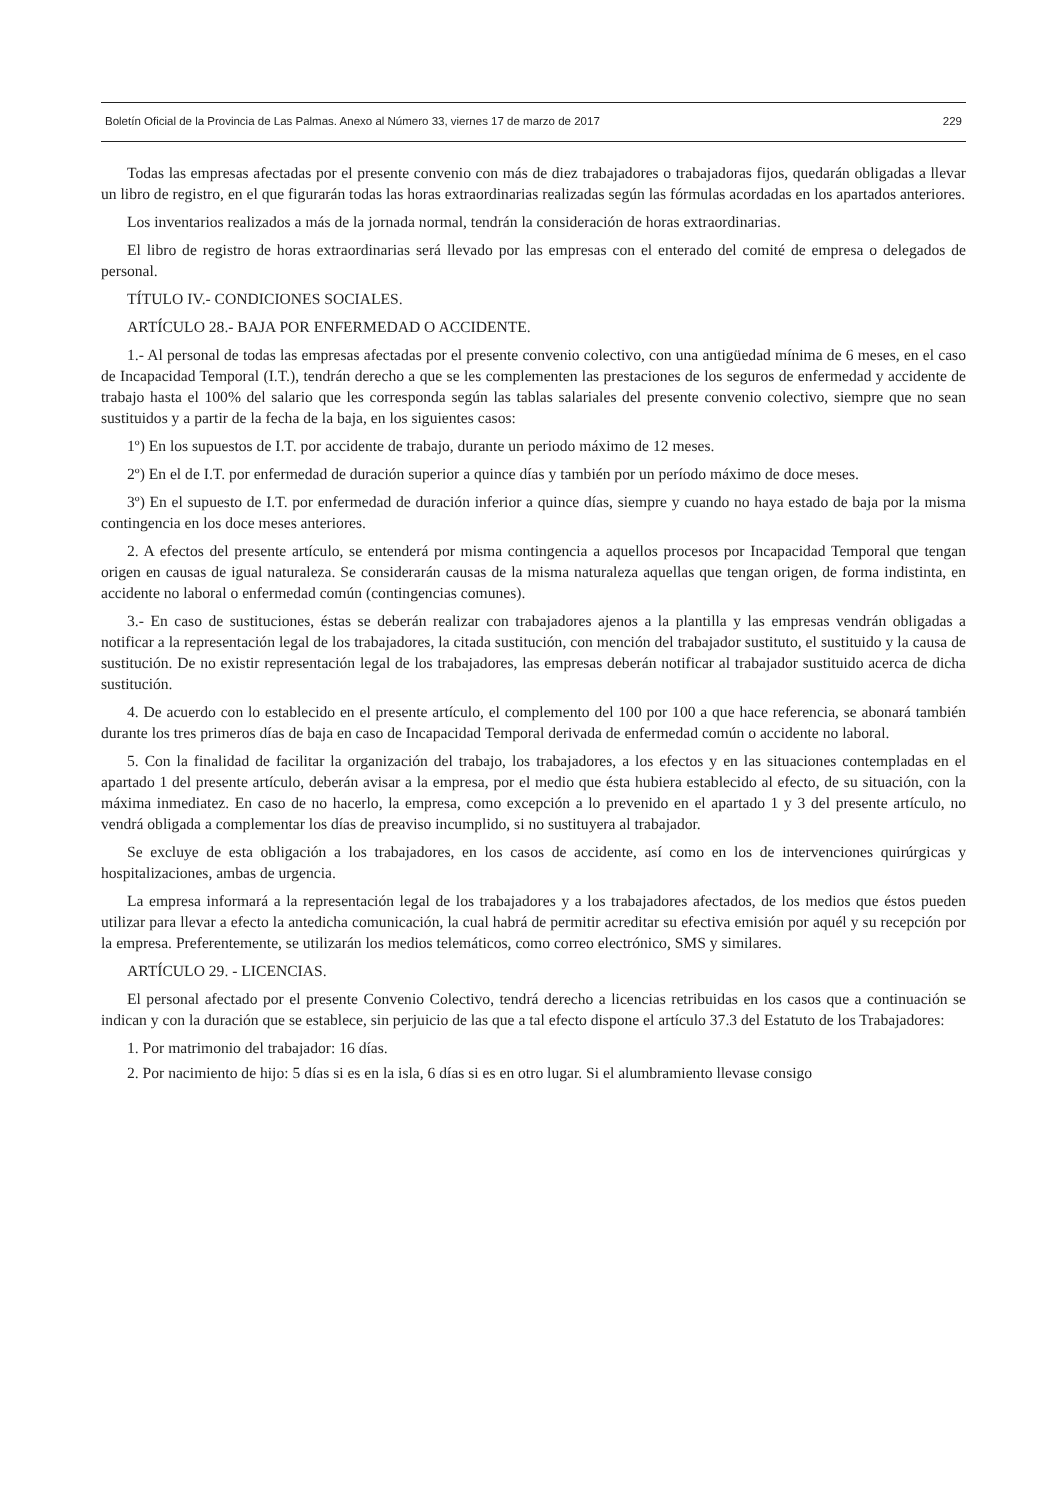Boletín Oficial de la Provincia de Las Palmas. Anexo al Número 33, viernes 17 de marzo de 2017 229
Todas las empresas afectadas por el presente convenio con más de diez trabajadores o trabajadoras fijos, quedarán obligadas a llevar un libro de registro, en el que figurarán todas las horas extraordinarias realizadas según las fórmulas acordadas en los apartados anteriores.
Los inventarios realizados a más de la jornada normal, tendrán la consideración de horas extraordinarias.
El libro de registro de horas extraordinarias será llevado por las empresas con el enterado del comité de empresa o delegados de personal.
TÍTULO IV.- CONDICIONES SOCIALES.
ARTÍCULO 28.- BAJA POR ENFERMEDAD O ACCIDENTE.
1.- Al personal de todas las empresas afectadas por el presente convenio colectivo, con una antigüedad mínima de 6 meses, en el caso de Incapacidad Temporal (I.T.), tendrán derecho a que se les complementen las prestaciones de los seguros de enfermedad y accidente de trabajo hasta el 100% del salario que les corresponda según las tablas salariales del presente convenio colectivo, siempre que no sean sustituidos y a partir de la fecha de la baja, en los siguientes casos:
1º) En los supuestos de I.T. por accidente de trabajo, durante un periodo máximo de 12 meses.
2º) En el de I.T. por enfermedad de duración superior a quince días y también por un período máximo de doce meses.
3º) En el supuesto de I.T. por enfermedad de duración inferior a quince días, siempre y cuando no haya estado de baja por la misma contingencia en los doce meses anteriores.
2. A efectos del presente artículo, se entenderá por misma contingencia a aquellos procesos por Incapacidad Temporal que tengan origen en causas de igual naturaleza. Se considerarán causas de la misma naturaleza aquellas que tengan origen, de forma indistinta, en accidente no laboral o enfermedad común (contingencias comunes).
3.- En caso de sustituciones, éstas se deberán realizar con trabajadores ajenos a la plantilla y las empresas vendrán obligadas a notificar a la representación legal de los trabajadores, la citada sustitución, con mención del trabajador sustituto, el sustituido y la causa de sustitución. De no existir representación legal de los trabajadores, las empresas deberán notificar al trabajador sustituido acerca de dicha sustitución.
4. De acuerdo con lo establecido en el presente artículo, el complemento del 100 por 100 a que hace referencia, se abonará también durante los tres primeros días de baja en caso de Incapacidad Temporal derivada de enfermedad común o accidente no laboral.
5. Con la finalidad de facilitar la organización del trabajo, los trabajadores, a los efectos y en las situaciones contempladas en el apartado 1 del presente artículo, deberán avisar a la empresa, por el medio que ésta hubiera establecido al efecto, de su situación, con la máxima inmediatez. En caso de no hacerlo, la empresa, como excepción a lo prevenido en el apartado 1 y 3 del presente artículo, no vendrá obligada a complementar los días de preaviso incumplido, si no sustituyera al trabajador.
Se excluye de esta obligación a los trabajadores, en los casos de accidente, así como en los de intervenciones quirúrgicas y hospitalizaciones, ambas de urgencia.
La empresa informará a la representación legal de los trabajadores y a los trabajadores afectados, de los medios que éstos pueden utilizar para llevar a efecto la antedicha comunicación, la cual habrá de permitir acreditar su efectiva emisión por aquél y su recepción por la empresa. Preferentemente, se utilizarán los medios telemáticos, como correo electrónico, SMS y similares.
ARTÍCULO 29. - LICENCIAS.
El personal afectado por el presente Convenio Colectivo, tendrá derecho a licencias retribuidas en los casos que a continuación se indican y con la duración que se establece, sin perjuicio de las que a tal efecto dispone el artículo 37.3 del Estatuto de los Trabajadores:
1. Por matrimonio del trabajador: 16 días.
2. Por nacimiento de hijo: 5 días si es en la isla, 6 días si es en otro lugar. Si el alumbramiento llevase consigo